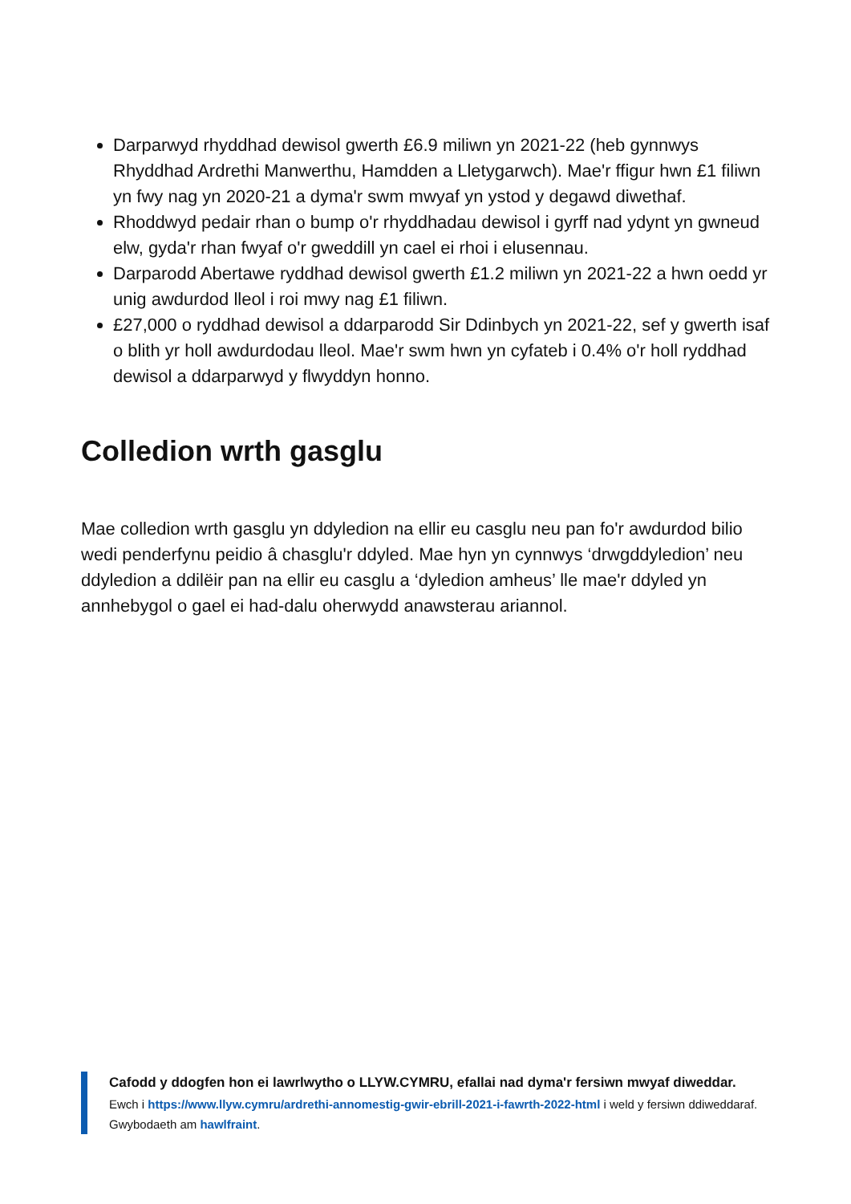Darparwyd rhyddhad dewisol gwerth £6.9 miliwn yn 2021-22 (heb gynnwys Rhyddhad Ardrethi Manwerthu, Hamdden a Lletygarwch). Mae'r ffigur hwn £1 filiwn yn fwy nag yn 2020-21 a dyma'r swm mwyaf yn ystod y degawd diwethaf.
Rhoddwyd pedair rhan o bump o'r rhyddhadau dewisol i gyrff nad ydynt yn gwneud elw, gyda'r rhan fwyaf o'r gweddill yn cael ei rhoi i elusennau.
Darparodd Abertawe ryddhad dewisol gwerth £1.2 miliwn yn 2021-22 a hwn oedd yr unig awdurdod lleol i roi mwy nag £1 filiwn.
£27,000 o ryddhad dewisol a ddarparodd Sir Ddinbych yn 2021-22, sef y gwerth isaf o blith yr holl awdurdodau lleol. Mae'r swm hwn yn cyfateb i 0.4% o'r holl ryddhad dewisol a ddarparwyd y flwyddyn honno.
Colledion wrth gasglu
Mae colledion wrth gasglu yn ddyledion na ellir eu casglu neu pan fo'r awdurdod bilio wedi penderfynu peidio â chasglu'r ddyled. Mae hyn yn cynnwys ‘drwgddyledion’ neu ddyledion a ddilëir pan na ellir eu casglu a ‘dyledion amheus’ lle mae'r ddyled yn annhebygol o gael ei had-dalu oherwydd anawsterau ariannol.
Cafodd y ddogfen hon ei lawrlwytho o LLYW.CYMRU, efallai nad dyma'r fersiwn mwyaf diweddar.
Ewch i https://www.llyw.cymru/ardrethi-annomestig-gwir-ebrill-2021-i-fawrth-2022-html i weld y fersiwn ddiweddaraf.
Gwybodaeth am hawlfraint.